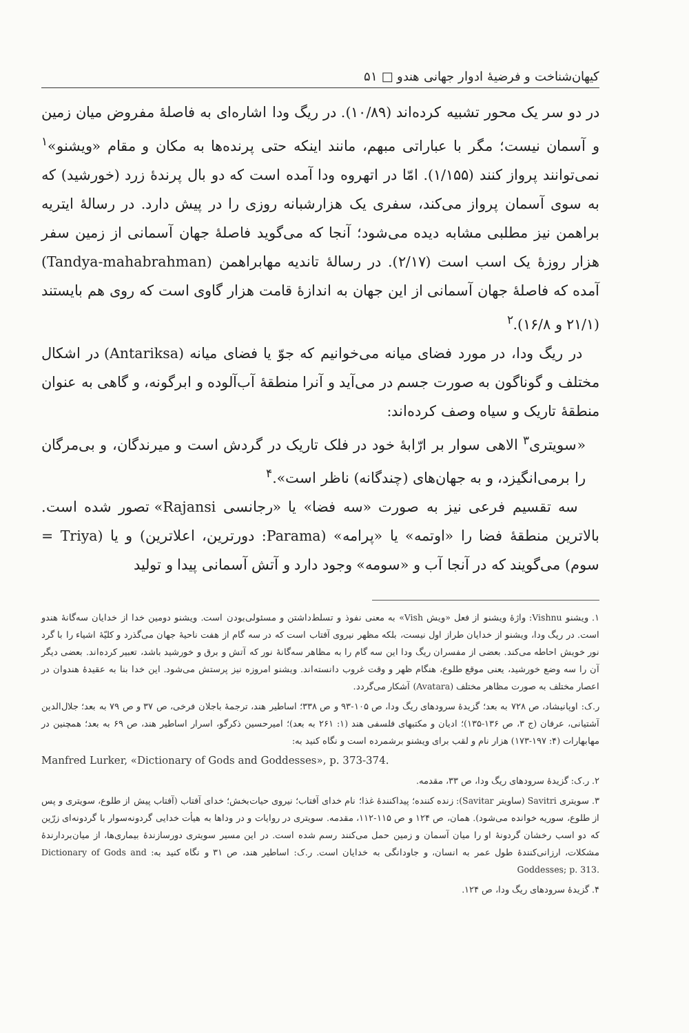کیهان‌شناخت و فرضیهٔ ادوار جهانی هندو □ ۵۱
در دو سر یک محور تشبیه کرده‌اند (۱۰/۸۹). در ریگ ودا اشاره‌ای به فاصلهٔ مفروض میان زمین و آسمان نیست؛ مگر با عباراتی مبهم، مانند اینکه حتی پرنده‌ها به مکان و مقام «ویشنو»<sup>۱</sup> نمی‌توانند پرواز کنند (۱/۱۵۵). امّا در اتهروه ودا آمده است که دو بال پرندهٔ زرد (خورشید) که به سوی آسمان پرواز می‌کند، سفری یک هزارشبانه روزی را در پیش دارد. در رسالهٔ ایتریه براهمن نیز مطلبی مشابه دیده می‌شود؛ آنجا که می‌گوید فاصلهٔ جهان آسمانی از زمین سفر هزار روزهٔ یک اسب است (۲/۱۷). در رسالهٔ تاندیه مهابراهمن (Tandya-mahabrahman) آمده که فاصلهٔ جهان آسمانی از این جهان به اندازهٔ قامت هزار گاوی است که روی هم بایستند (۲۱/۱ و ۱۶/۸).<sup>۲</sup>
در ریگ ودا، در مورد فضای میانه می‌خوانیم که جوّ یا فضای میانه (Antariksa) در اشکال مختلف و گوناگون به صورت جسم در می‌آید و آنرا منطقهٔ آب‌آلوده و ابرگونه، و گاهی به عنوان منطقهٔ تاریک و سیاه وصف کرده‌اند:
«سویتری<sup>۳</sup> الاهی سوار بر ارّابهٔ خود در فلک تاریک در گردش است و میرندگان، و بی‌مرگان را برمی‌انگیزد، و به جهان‌های (چندگانه) ناظر است».<sup>۴</sup>
سه تقسیم فرعی نیز به صورت «سه فضا» یا «رجانسی Rajansi» تصور شده است. بالاترین منطقهٔ فضا را «اوتمه» یا «پرامه» (Parama: دورترین، اعلاترین) و یا (Triya = سوم) می‌گویند که در آنجا آب و «سومه» وجود دارد و آتش آسمانی پیدا و تولید
۱. ویشنو Vishnu: واژهٔ ویشنو از فعل «ویش Vish» به معنی نفوذ و تسلط‌داشتن و مسئولی‌بودن است. ویشنو دومین خدا از خدایان سه‌گانهٔ هندو است. در ریگ ودا، ویشنو از خدایان طراز اول نیست، بلکه مظهر نیروی آفتاب است که در سه گام از هفت ناحیهٔ جهان می‌گذرد و کلیّهٔ اشیاء را با گرد نور خویش احاطه می‌کند. بعضی از مفسران ریگ ودا این سه گام را به مظاهر سه‌گانهٔ نور که آتش و برق و خورشید باشد، تعبیر کرده‌اند. بعضی دیگر آن را سه وضع خورشید، یعنی موقع طلوع، هنگام ظهر و وقت غروب دانسته‌اند. ویشنو امروزه نیز پرستش می‌شود. این خدا بنا به عقیدهٔ هندوان در اعصار مختلف به صورت مظاهر مختلف (Avatara) آشکار می‌گردد.
ر.ک: اوپانیشاد، ص ۷۲۸ به بعد؛ گزیدهٔ سرودهای ریگ ودا، ص ۱۰۵-۹۳ و ص ۳۳۸؛ اساطیر هند، ترجمهٔ باجلان فرخی، ص ۳۷ و ص ۷۹ به بعد؛ جلال‌الدین آشتیانی، عرفان (ج ۳، ص ۱۳۶-۱۳۵)؛ ادیان و مکتبهای فلسفی هند (۱: ۲۶۱ به بعد)؛ امیرحسین ذکرگو، اسرار اساطیر هند، ص ۶۹ به بعد؛ همچنین در مهابهارات (۴: ۱۹۷-۱۷۳) هزار نام و لقب برای ویشنو برشمرده است و نگاه کنید به:
Manfred Lurker, «Dictionary of Gods and Goddesses», p. 373-374.
۲. ر.ک: گزیدهٔ سرودهای ریگ ودا، ص ۳۳، مقدمه.
۳. سویتری Savitri (ساویتر Savitar): زنده کننده؛ پیداکنندهٔ غذا؛ نام خدای آفتاب؛ نیروی حیات‌بخش؛ خدای آفتاب (آفتاب پیش از طلوع، سویتری و پس از طلوع، سوریه خوانده می‌شود). همان، ص ۱۲۴ و ص ۱۱۵-۱۱۲، مقدمه. سویتری در روایات و در وداها به هیأت خدایی گردونه‌سوار با گردونه‌ای زرّین که دو اسب رخشان گردونهٔ او را میان آسمان و زمین حمل می‌کنند رسم شده است. در این مسیر سویتری دورسازندهٔ بیماری‌ها، از میان‌بردارندهٔ مشکلات، ارزانی‌کنندهٔ طول عمر به انسان، و جاودانگی به خدایان است. ر.ک: اساطیر هند، ص ۳۱ و نگاه کنید به: Dictionary of Gods and Goddesses; p. 313.
۴. گزیدهٔ سرودهای ریگ ودا، ص ۱۲۴.